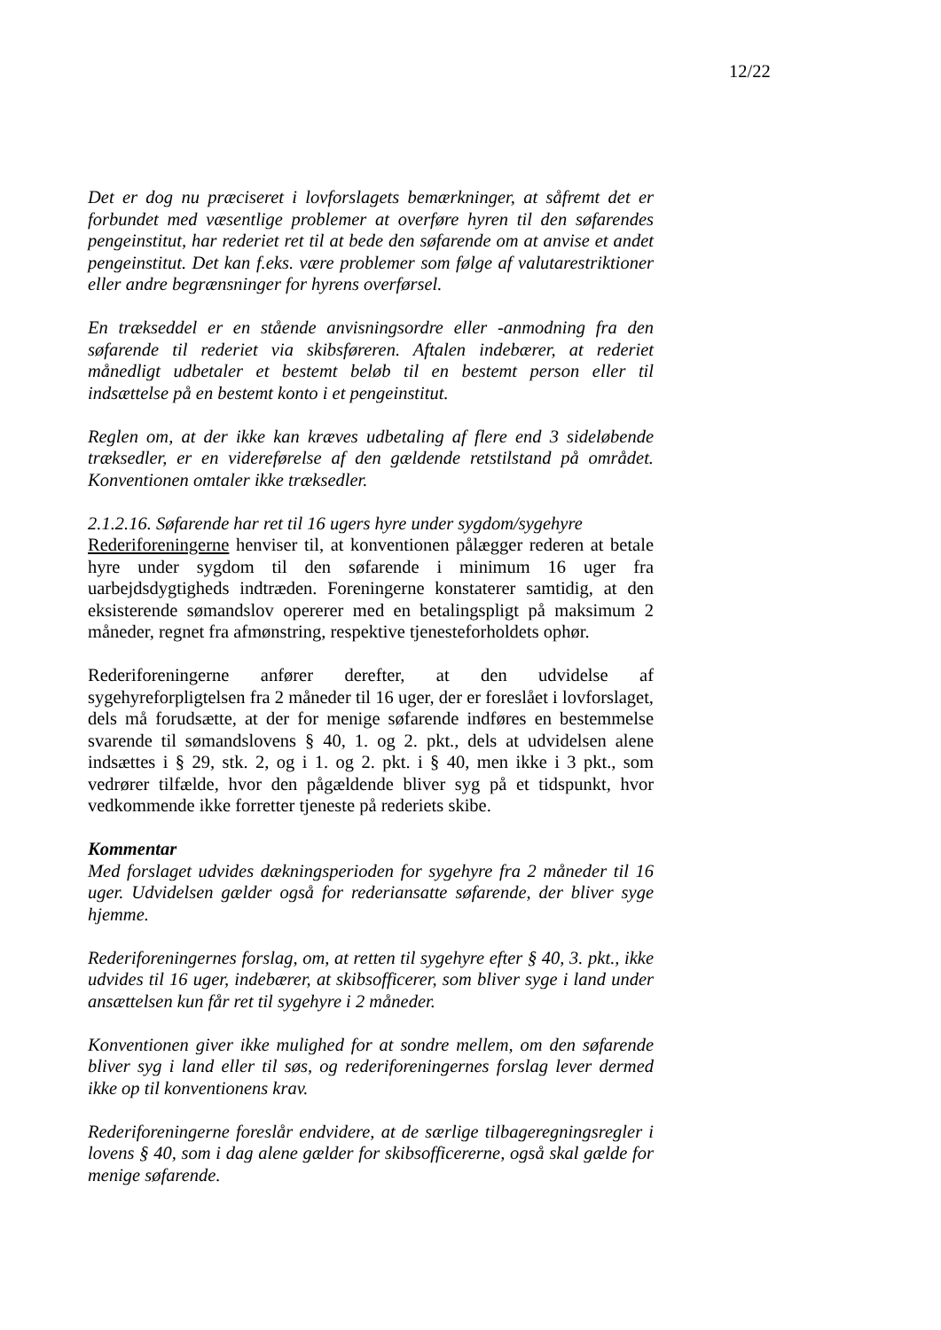12/22
Det er dog nu præciseret i lovforslagets bemærkninger, at såfremt det er forbundet med væsentlige problemer at overføre hyren til den søfarendes pengeinstitut, har rederiet ret til at bede den søfarende om at anvise et andet pengeinstitut. Det kan f.eks. være problemer som følge af valutarestriktioner eller andre begrænsninger for hyrens overførsel.
En trækseddel er en stående anvisningsordre eller -anmodning fra den søfarende til rederiet via skibsføreren. Aftalen indebærer, at rederiet månedligt udbetaler et bestemt beløb til en bestemt person eller til indsættelse på en bestemt konto i et pengeinstitut.
Reglen om, at der ikke kan kræves udbetaling af flere end 3 sideløbende træksedler, er en videreførelse af den gældende retstilstand på området. Konventionen omtaler ikke træksedler.
2.1.2.16. Søfarende har ret til 16 ugers hyre under sygdom/sygehyre
Rederiforeningerne henviser til, at konventionen pålægger rederen at betale hyre under sygdom til den søfarende i minimum 16 uger fra uarbejdsdygtigheds indtræden. Foreningerne konstaterer samtidig, at den eksisterende sømandslov opererer med en betalingspligt på maksimum 2 måneder, regnet fra afmønstring, respektive tjenesteforholdets ophør.
Rederiforeningerne anfører derefter, at den udvidelse af sygehyreforpligtelsen fra 2 måneder til 16 uger, der er foreslået i lovforslaget, dels må forudsætte, at der for menige søfarende indføres en bestemmelse svarende til sømandslovens § 40, 1. og 2. pkt., dels at udvidelsen alene indsættes i § 29, stk. 2, og i 1. og 2. pkt. i § 40, men ikke i 3 pkt., som vedrører tilfælde, hvor den pågældende bliver syg på et tidspunkt, hvor vedkommende ikke forretter tjeneste på rederiets skibe.
Kommentar
Med forslaget udvides dækningsperioden for sygehyre fra 2 måneder til 16 uger. Udvidelsen gælder også for rederiansatte søfarende, der bliver syge hjemme.
Rederiforeningernes forslag, om, at retten til sygehyre efter § 40, 3. pkt., ikke udvides til 16 uger, indebærer, at skibsofficerer, som bliver syge i land under ansættelsen kun får ret til sygehyre i 2 måneder.
Konventionen giver ikke mulighed for at sondre mellem, om den søfarende bliver syg i land eller til søs, og rederiforeningernes forslag lever dermed ikke op til konventionens krav.
Rederiforeningerne foreslår endvidere, at de særlige tilbageregningsregler i lovens § 40, som i dag alene gælder for skibsofficererne, også skal gælde for menige søfarende.